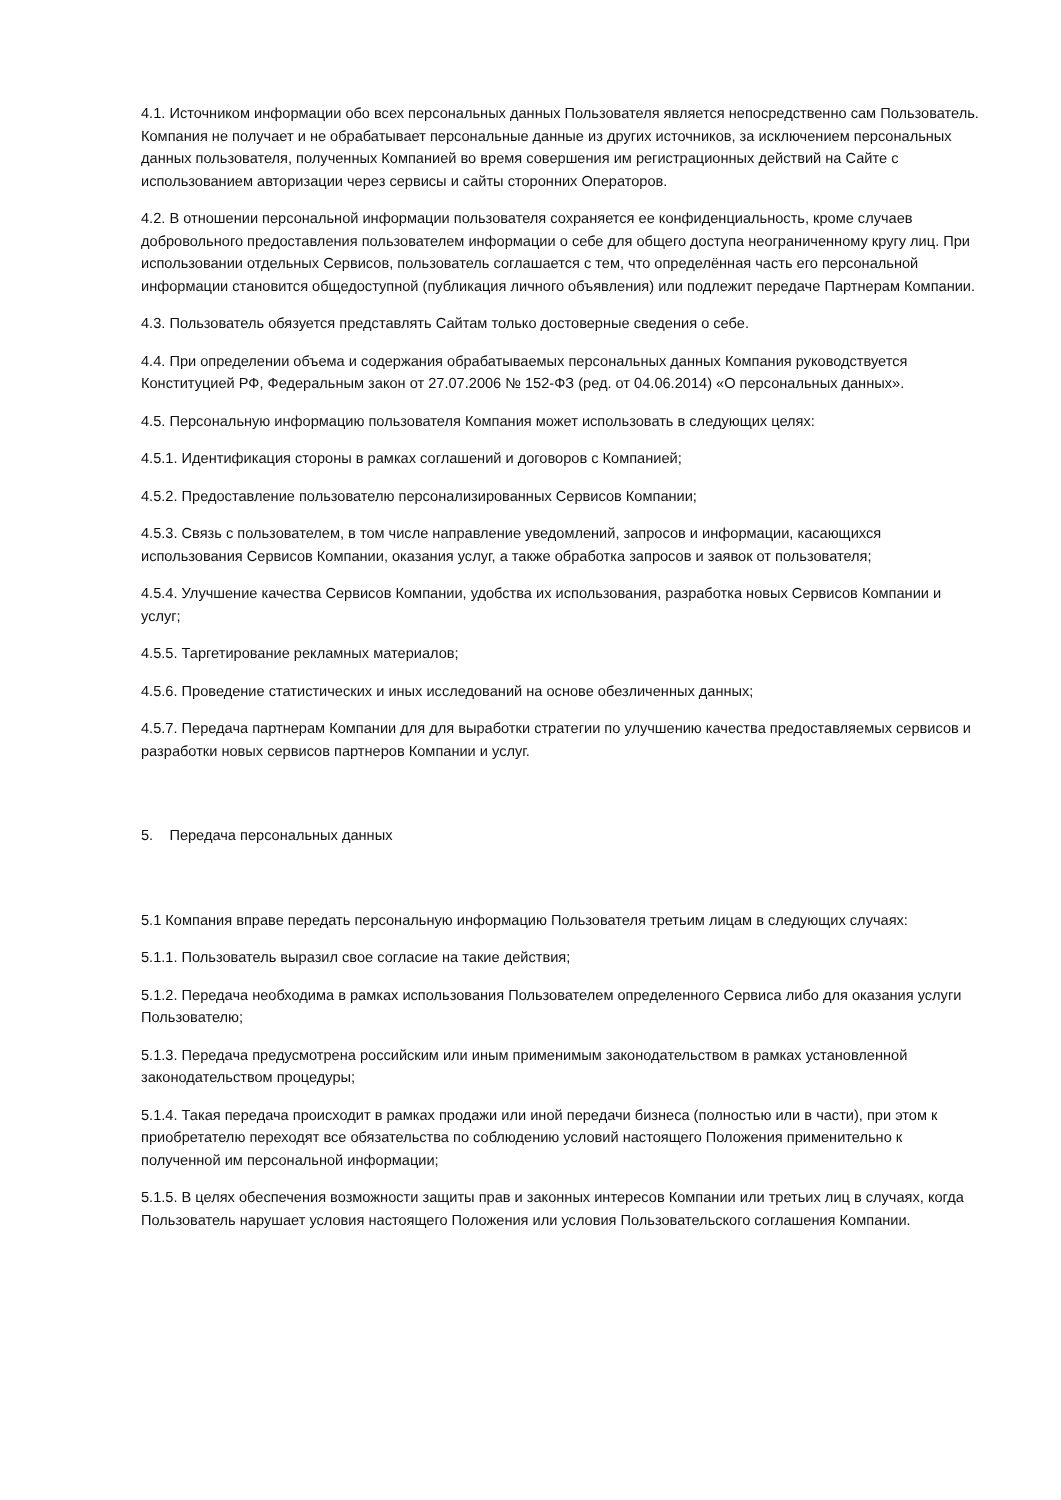4.1. Источником информации обо всех персональных данных Пользователя является непосредственно сам Пользователь. Компания не получает и не обрабатывает персональные данные из других источников, за исключением персональных данных пользователя, полученных Компанией во время совершения им регистрационных действий на Сайте с использованием авторизации через сервисы и сайты сторонних Операторов.
4.2. В отношении персональной информации пользователя сохраняется ее конфиденциальность, кроме случаев добровольного предоставления пользователем информации о себе для общего доступа неограниченному кругу лиц. При использовании отдельных Сервисов, пользователь соглашается с тем, что определённая часть его персональной информации становится общедоступной (публикация личного объявления) или подлежит передаче Партнерам Компании.
4.3. Пользователь обязуется представлять Сайтам только достоверные сведения о себе.
4.4. При определении объема и содержания обрабатываемых персональных данных Компания руководствуется Конституцией РФ, Федеральным закон от 27.07.2006 № 152-ФЗ (ред. от 04.06.2014) «О персональных данных».
4.5. Персональную информацию пользователя Компания может использовать в следующих целях:
4.5.1. Идентификация стороны в рамках соглашений и договоров с Компанией;
4.5.2. Предоставление пользователю персонализированных Сервисов Компании;
4.5.3. Связь с пользователем, в том числе направление уведомлений, запросов и информации, касающихся использования Сервисов Компании, оказания услуг, а также обработка запросов и заявок от пользователя;
4.5.4. Улучшение качества Сервисов Компании, удобства их использования, разработка новых Сервисов Компании и услуг;
4.5.5. Таргетирование рекламных материалов;
4.5.6. Проведение статистических и иных исследований на основе обезличенных данных;
4.5.7. Передача партнерам Компании для для выработки стратегии по улучшению качества предоставляемых сервисов и разработки новых сервисов партнеров Компании и услуг.
5. Передача персональных данных
5.1 Компания вправе передать персональную информацию Пользователя третьим лицам в следующих случаях:
5.1.1. Пользователь выразил свое согласие на такие действия;
5.1.2. Передача необходима в рамках использования Пользователем определенного Сервиса либо для оказания услуги Пользователю;
5.1.3. Передача предусмотрена российским или иным применимым законодательством в рамках установленной законодательством процедуры;
5.1.4. Такая передача происходит в рамках продажи или иной передачи бизнеса (полностью или в части), при этом к приобретателю переходят все обязательства по соблюдению условий настоящего Положения применительно к полученной им персональной информации;
5.1.5. В целях обеспечения возможности защиты прав и законных интересов Компании или третьих лиц в случаях, когда Пользователь нарушает условия настоящего Положения или условия Пользовательского соглашения Компании.